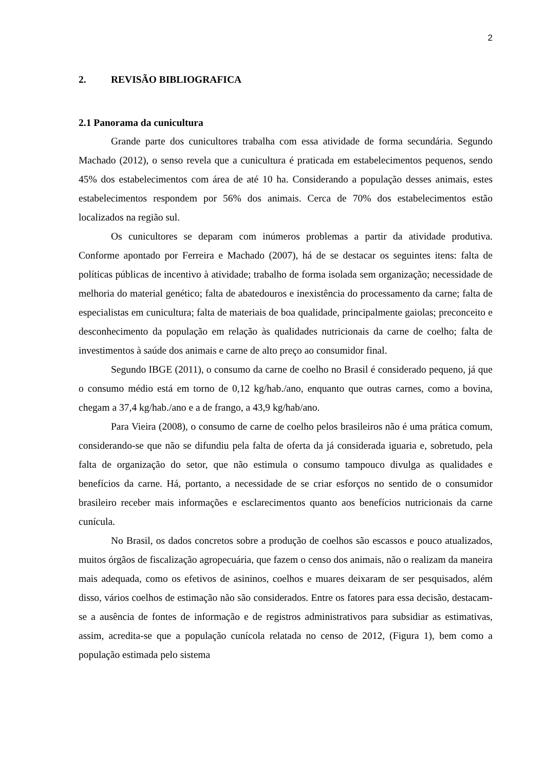2
2. REVISÃO BIBLIOGRAFICA
2.1 Panorama da cunicultura
Grande parte dos cunicultores trabalha com essa atividade de forma secundária. Segundo Machado (2012), o senso revela que a cunicultura é praticada em estabelecimentos pequenos, sendo 45% dos estabelecimentos com área de até 10 ha. Considerando a população desses animais, estes estabelecimentos respondem por 56% dos animais. Cerca de 70% dos estabelecimentos estão localizados na região sul.
Os cunicultores se deparam com inúmeros problemas a partir da atividade produtiva. Conforme apontado por Ferreira e Machado (2007), há de se destacar os seguintes itens: falta de políticas públicas de incentivo à atividade; trabalho de forma isolada sem organização; necessidade de melhoria do material genético; falta de abatedouros e inexistência do processamento da carne; falta de especialistas em cunicultura; falta de materiais de boa qualidade, principalmente gaiolas; preconceito e desconhecimento da população em relação às qualidades nutricionais da carne de coelho; falta de investimentos à saúde dos animais e carne de alto preço ao consumidor final.
Segundo IBGE (2011), o consumo da carne de coelho no Brasil é considerado pequeno, já que o consumo médio está em torno de 0,12 kg/hab./ano, enquanto que outras carnes, como a bovina, chegam a 37,4 kg/hab./ano e a de frango, a 43,9 kg/hab/ano.
Para Vieira (2008), o consumo de carne de coelho pelos brasileiros não é uma prática comum, considerando-se que não se difundiu pela falta de oferta da já considerada iguaria e, sobretudo, pela falta de organização do setor, que não estimula o consumo tampouco divulga as qualidades e benefícios da carne. Há, portanto, a necessidade de se criar esforços no sentido de o consumidor brasileiro receber mais informações e esclarecimentos quanto aos benefícios nutricionais da carne cunícula.
No Brasil, os dados concretos sobre a produção de coelhos são escassos e pouco atualizados, muitos órgãos de fiscalização agropecuária, que fazem o censo dos animais, não o realizam da maneira mais adequada, como os efetivos de asininos, coelhos e muares deixaram de ser pesquisados, além disso, vários coelhos de estimação não são considerados. Entre os fatores para essa decisão, destacam-se a ausência de fontes de informação e de registros administrativos para subsidiar as estimativas, assim, acredita-se que a população cunícola relatada no censo de 2012, (Figura 1), bem como a população estimada pelo sistema